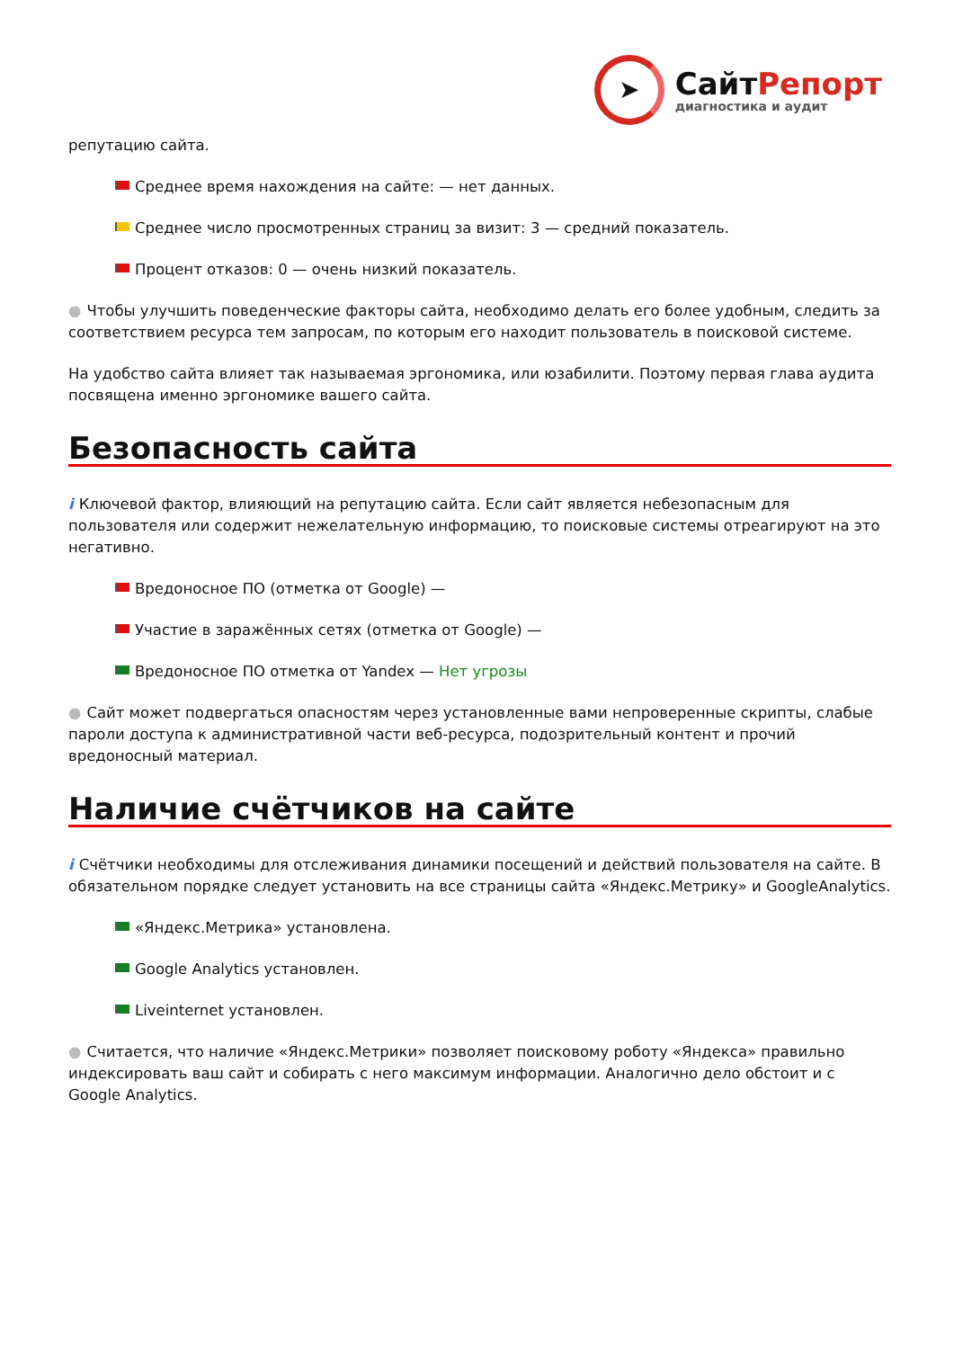➤
СайтРепорт
диагностика и аудит
репутацию сайта.
Среднее время нахождения на сайте: — нет данных.
Среднее число просмотренных страниц за визит: 3 — средний показатель.
Процент отказов: 0 — очень низкий показатель.
● Чтобы улучшить поведенческие факторы сайта, необходимо делать его более удобным, следить за соответствием ресурса тем запросам, по которым его находит пользователь в поисковой системе.
На удобство сайта влияет так называемая эргономика, или юзабилити. Поэтому первая глава аудита посвящена именно эргономике вашего сайта.
Безопасность сайта
i Ключевой фактор, влияющий на репутацию сайта. Если сайт является небезопасным для пользователя или содержит нежелательную информацию, то поисковые системы отреагируют на это негативно.
Вредоносное ПО (отметка от Google) —
Участие в заражённых сетях (отметка от Google) —
Вредоносное ПО отметка от Yandex — Нет угрозы
● Сайт может подвергаться опасностям через установленные вами непроверенные скрипты, слабые пароли доступа к административной части веб-ресурса, подозрительный контент и прочий вредоносный материал.
Наличие счётчиков на сайте
i Счётчики необходимы для отслеживания динамики посещений и действий пользователя на сайте. В обязательном порядке следует установить на все страницы сайта «Яндекс.Метрику» и GoogleAnalytics.
«Яндекс.Метрика» установлена.
Google Analytics установлен.
Liveinternet установлен.
● Считается, что наличие «Яндекс.Метрики» позволяет поисковому роботу «Яндекса» правильно индексировать ваш сайт и собирать с него максимум информации. Аналогично дело обстоит и с Google Analytics.